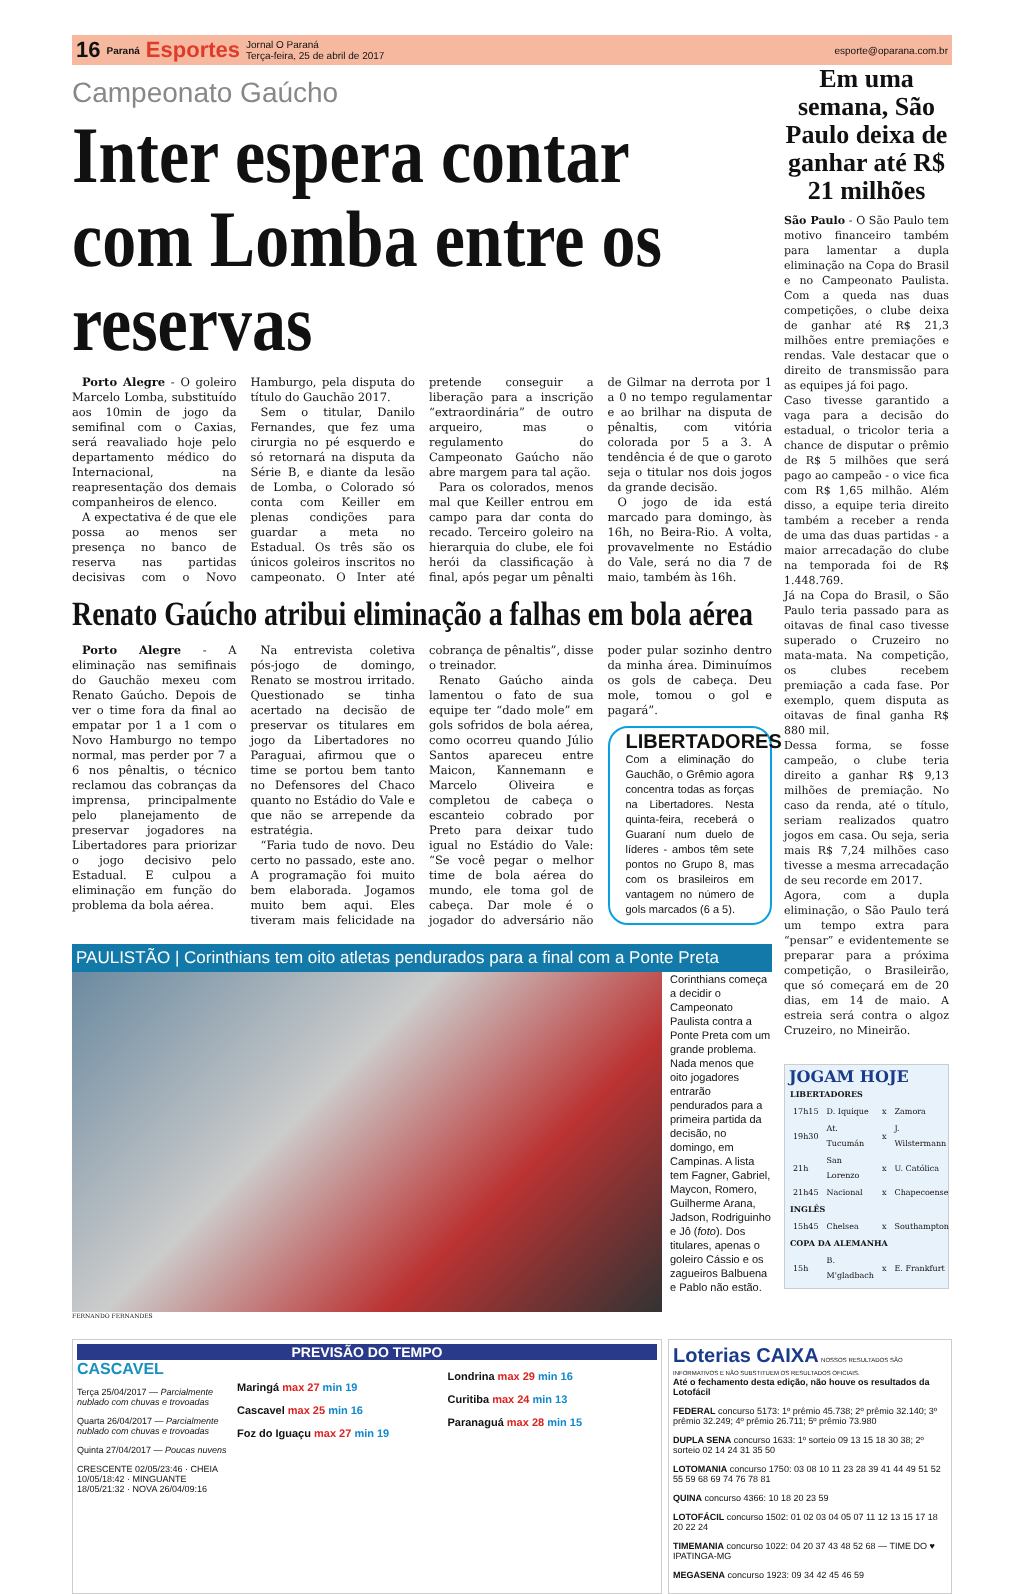16 Paraná Esportes Jornal O Paraná
Terça-feira, 25 de abril de 2017 esporte@oparana.com.br
Campeonato Gaúcho
Inter espera contar com Lomba entre os reservas
Porto Alegre - O goleiro Marcelo Lomba, substituído aos 10min de jogo da semifinal com o Caxias, será reavaliado hoje pelo departamento médico do Internacional, na reapresentação dos demais companheiros de elenco.
A expectativa é de que ele possa ao menos ser presença no banco de reserva nas partidas decisivas com o Novo Hamburgo, pela disputa do título do Gauchão 2017.
Sem o titular, Danilo Fernandes, que fez uma cirurgia no pé esquerdo e só retornará na disputa da Série B, e diante da lesão de Lomba, o Colorado só conta com Keiller em plenas condições para guardar a meta no Estadual. Os três são os únicos goleiros inscritos no campeonato. O Inter até pretende conseguir a liberação para a inscrição “extraordinária” de outro arqueiro, mas o regulamento do Campeonato Gaúcho não abre margem para tal ação.
Para os colorados, menos mal que Keiller entrou em campo para dar conta do recado. Terceiro goleiro na hierarquia do clube, ele foi herói da classificação à final, após pegar um pênalti de Gilmar na derrota por 1 a 0 no tempo regulamentar e ao brilhar na disputa de pênaltis, com vitória colorada por 5 a 3. A tendência é de que o garoto seja o titular nos dois jogos da grande decisão.
O jogo de ida está marcado para domingo, às 16h, no Beira-Rio. A volta, provavelmente no Estádio do Vale, será no dia 7 de maio, também às 16h.
Renato Gaúcho atribui eliminação a falhas em bola aérea
Porto Alegre - A eliminação nas semifinais do Gauchão mexeu com Renato Gaúcho. Depois de ver o time fora da final ao empatar por 1 a 1 com o Novo Hamburgo no tempo normal, mas perder por 7 a 6 nos pênaltis, o técnico reclamou das cobranças da imprensa, principalmente pelo planejamento de preservar jogadores na Libertadores para priorizar o jogo decisivo pelo Estadual. E culpou a eliminação em função do problema da bola aérea.
Na entrevista coletiva pós-jogo de domingo, Renato se mostrou irritado. Questionado se tinha acertado na decisão de preservar os titulares em jogo da Libertadores no Paraguai, afirmou que o time se portou bem tanto no Defensores del Chaco quanto no Estádio do Vale e que não se arrepende da estratégia.
“Faria tudo de novo. Deu certo no passado, este ano. A programação foi muito bem elaborada. Jogamos muito bem aqui. Eles tiveram mais felicidade na cobrança de pênaltis”, disse o treinador.
Renato Gaúcho ainda lamentou o fato de sua equipe ter “dado mole” em gols sofridos de bola aérea, como ocorreu quando Júlio Santos apareceu entre Maicon, Kannemann e Marcelo Oliveira e completou de cabeça o escanteio cobrado por Preto para deixar tudo igual no Estádio do Vale: “Se você pegar o melhor time de bola aérea do mundo, ele toma gol de cabeça. Dar mole é o jogador do adversário não poder pular sozinho dentro da minha área. Diminuímos os gols de cabeça. Deu mole, tomou o gol e pagará”.
LIBERTADORES
Com a eliminação do Gauchão, o Grêmio agora concentra todas as forças na Libertadores. Nesta quinta-feira, receberá o Guaraní num duelo de líderes - ambos têm sete pontos no Grupo 8, mas com os brasileiros em vantagem no número de gols marcados (6 a 5).
PAULISTÃO | Corinthians tem oito atletas pendurados para a final com a Ponte Preta
FERNANDO FERNANDES
Corinthians começa a decidir o Campeonato Paulista contra a Ponte Preta com um grande problema. Nada menos que oito jogadores entrarão pendurados para a primeira partida da decisão, no domingo, em Campinas. A lista tem Fagner, Gabriel, Maycon, Romero, Guilherme Arana, Jadson, Rodriguinho e Jô (foto). Dos titulares, apenas o goleiro Cássio e os zagueiros Balbuena e Pablo não estão.
Em uma semana, São Paulo deixa de ganhar até R$ 21 milhões
São Paulo - O São Paulo tem motivo financeiro também para lamentar a dupla eliminação na Copa do Brasil e no Campeonato Paulista. Com a queda nas duas competições, o clube deixa de ganhar até R$ 21,3 milhões entre premiações e rendas. Vale destacar que o direito de transmissão para as equipes já foi pago.
Caso tivesse garantido a vaga para a decisão do estadual, o tricolor teria a chance de disputar o prêmio de R$ 5 milhões que será pago ao campeão - o vice fica com R$ 1,65 milhão. Além disso, a equipe teria direito também a receber a renda de uma das duas partidas - a maior arrecadação do clube na temporada foi de R$ 1.448.769.
Já na Copa do Brasil, o São Paulo teria passado para as oitavas de final caso tivesse superado o Cruzeiro no mata-mata. Na competição, os clubes recebem premiação a cada fase. Por exemplo, quem disputa as oitavas de final ganha R$ 880 mil.
Dessa forma, se fosse campeão, o clube teria direito a ganhar R$ 9,13 milhões de premiação. No caso da renda, até o título, seriam realizados quatro jogos em casa. Ou seja, seria mais R$ 7,24 milhões caso tivesse a mesma arrecadação de seu recorde em 2017.
Agora, com a dupla eliminação, o São Paulo terá um tempo extra para “pensar” e evidentemente se preparar para a próxima competição, o Brasileirão, que só começará em de 20 dias, em 14 de maio. A estreia será contra o algoz Cruzeiro, no Mineirão.
JOGAM HOJE
| LIBERTADORES | | | |
| --- | --- | --- | --- |
| 17h15 | D. Iquique | x | Zamora |
| 19h30 | At. Tucumán | x | J. Wilstermann |
| 21h | San Lorenzo | x | U. Católica |
| 21h45 | Nacional | x | Chapecoense |
| INGLÊS | | | |
| 15h45 | Chelsea | x | Southampton |
| COPA DA ALEMANHA | | | |
| 15h | B. M'gladbach | x | E. Frankfurt |
PREVISÃO DO TEMPO
CASCAVEL
Terça 25/04/2017 — Parcialmente nublado com chuvas e trovoadas
Quarta 26/04/2017 — Parcialmente nublado com chuvas e trovoadas
Quinta 27/04/2017 — Poucas nuvens
CRESCENTE 02/05/23:46 · CHEIA 10/05/18:42 · MINGUANTE 18/05/21:32 · NOVA 26/04/09:16
Maringá max 27 min 19
Cascavel max 25 min 16
Foz do Iguaçu max 27 min 19
Londrina max 29 min 16
Curitiba max 24 min 13
Paranaguá max 28 min 15
Loterias CAIXA NOSSOS RESULTADOS SÃO INFORMATIVOS E NÃO SUBSTITUEM OS RESULTADOS OFICIAIS.
Até o fechamento desta edição, não houve os resultados da Lotofácil
FEDERAL concurso 5173: 1º prêmio 45.738; 2º prêmio 32.140; 3º prêmio 32.249; 4º prêmio 26.711; 5º prêmio 73.980
DUPLA SENA concurso 1633: 1º sorteio 09 13 15 18 30 38; 2º sorteio 02 14 24 31 35 50
LOTOMANIA concurso 1750: 03 08 10 11 23 28 39 41 44 49 51 52 55 59 68 69 74 76 78 81
QUINA concurso 4366: 10 18 20 23 59
LOTOFÁCIL concurso 1502: 01 02 03 04 05 07 11 12 13 15 17 18 20 22 24
TIMEMANIA concurso 1022: 04 20 37 43 48 52 68 — TIME DO ♥ IPATINGA-MG
MEGASENA concurso 1923: 09 34 42 45 46 59